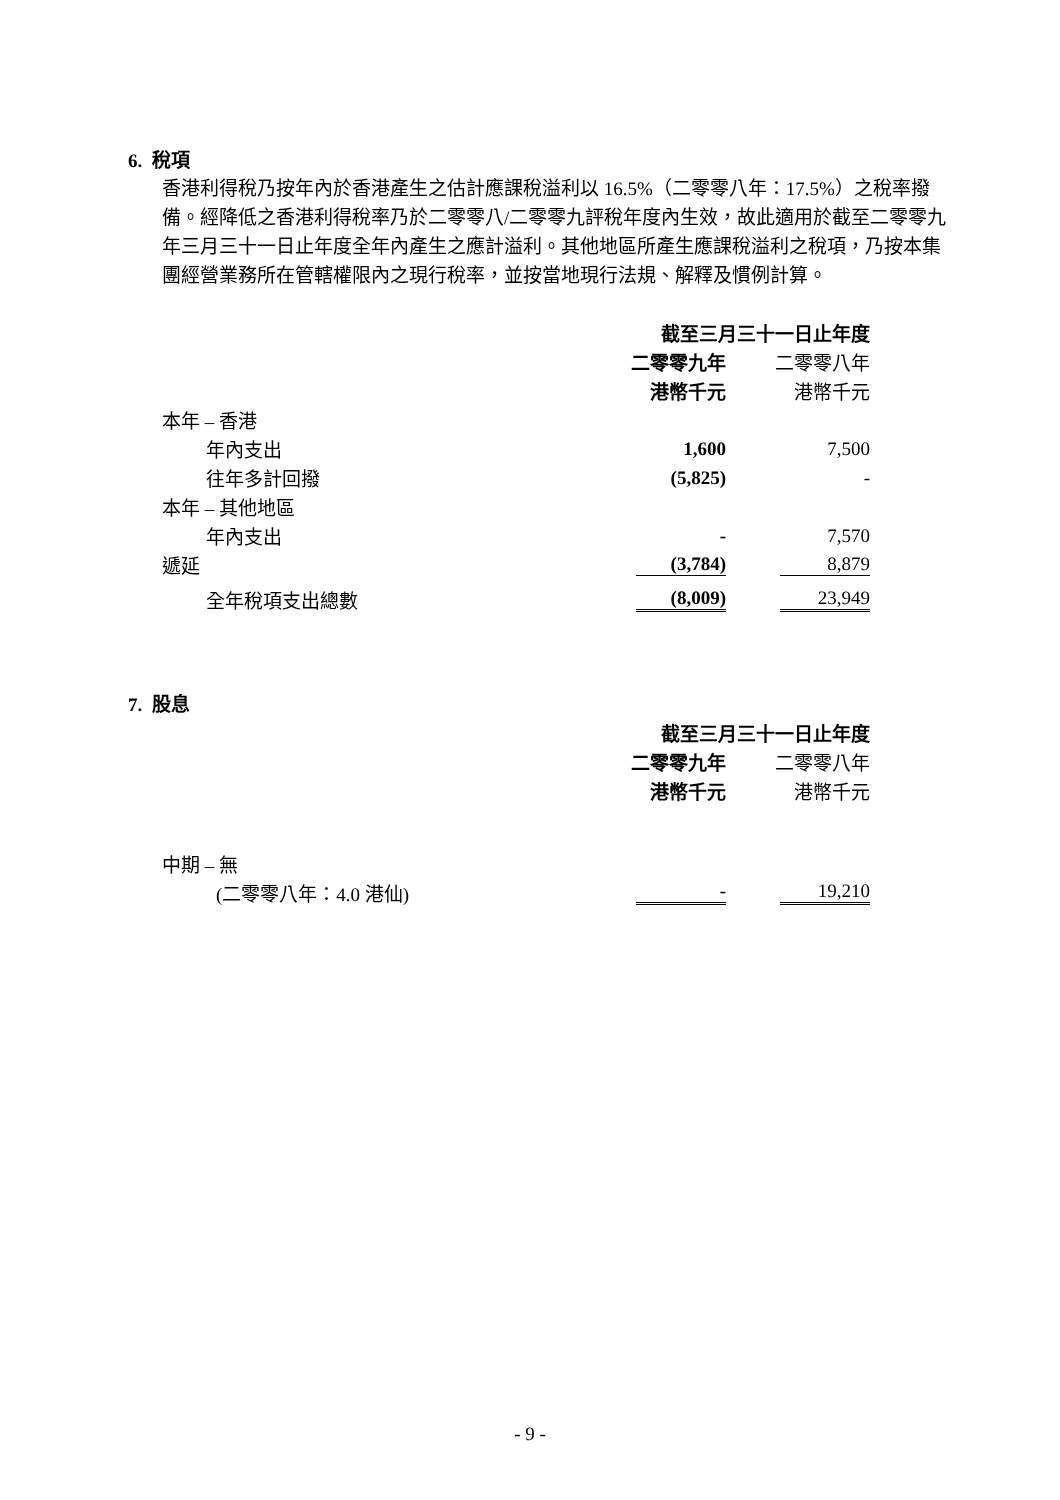6. 稅項
香港利得稅乃按年內於香港產生之估計應課稅溢利以 16.5%（二零零八年：17.5%）之稅率撥備。經降低之香港利得稅率乃於二零零八/二零零九評稅年度內生效，故此適用於截至二零零九年三月三十一日止年度全年內產生之應計溢利。其他地區所產生應課稅溢利之稅項，乃按本集團經營業務所在管轄權限內之現行稅率，並按當地現行法規、解釋及慣例計算。
| | 截至三月三十一日止年度 | |
| | 二零零九年 | 二零零八年 |
| | 港幣千元 | 港幣千元 |
| 本年 – 香港 | | |
| 年內支出 | 1,600 | 7,500 |
| 往年多計回撥 | (5,825) | - |
| 本年 – 其他地區 | | |
| 年內支出 | - | 7,570 |
| 遞延 | (3,784) | 8,879 |
| 全年稅項支出總數 | (8,009) | 23,949 |
7. 股息
| | 截至三月三十一日止年度 | |
| | 二零零九年 | 二零零八年 |
| | 港幣千元 | 港幣千元 |
| 中期 – 無 | | |
| (二零零八年：4.0 港仙) | - | 19,210 |
- 9 -